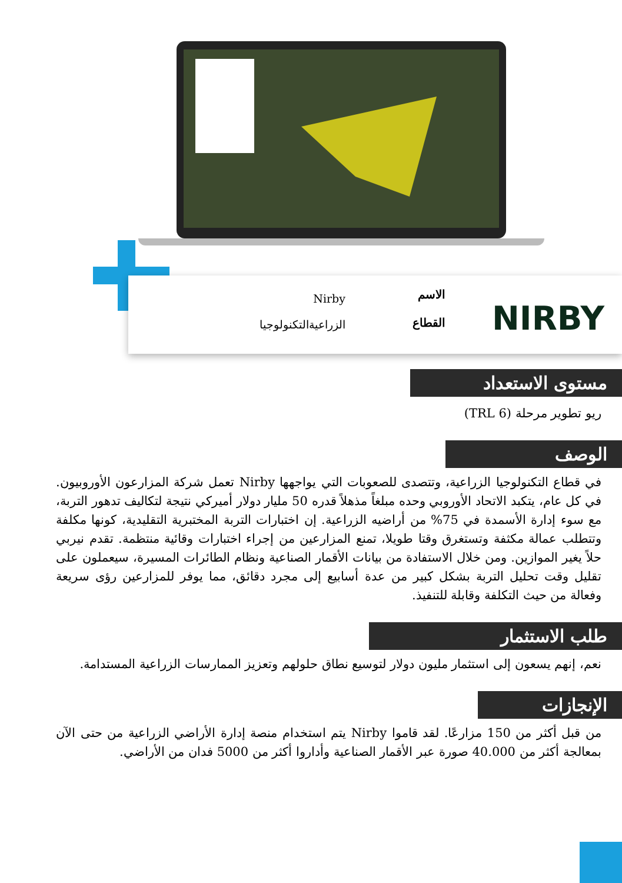NIRBY
الاسم
القطاع
Nirby
الزراعيةالتكنولوجيا
مستوى الاستعداد
ريو تطوير مرحلة (TRL 6)
الوصف
في قطاع التكنولوجيا الزراعية، وتتصدى للصعوبات التي يواجهها Nirby تعمل شركة المزارعون الأوروبيون. في كل عام، يتكبد الاتحاد الأوروبي وحده مبلغاً مذهلاً قدره 50 مليار دولار أميركي نتيجة لتكاليف تدهور التربة، مع سوء إدارة الأسمدة في 75% من أراضيه الزراعية. إن اختبارات التربة المختبرية التقليدية، كونها مكلفة وتتطلب عمالة مكثفة وتستغرق وقتا طويلا، تمنع المزارعين من إجراء اختبارات وقائية منتظمة. تقدم نيربي حلاً يغير الموازين. ومن خلال الاستفادة من بيانات الأقمار الصناعية ونظام الطائرات المسيرة، سيعملون على تقليل وقت تحليل التربة بشكل كبير من عدة أسابيع إلى مجرد دقائق، مما يوفر للمزارعين رؤى سريعة وفعالة من حيث التكلفة وقابلة للتنفيذ.
طلب الاستثمار
نعم، إنهم يسعون إلى استثمار مليون دولار لتوسيع نطاق حلولهم وتعزيز الممارسات الزراعية المستدامة.
الإنجازات
من قبل أكثر من 150 مزارعًا. لقد قاموا Nirby يتم استخدام منصة إدارة الأراضي الزراعية من حتى الآن بمعالجة أكثر من 40.000 صورة عبر الأقمار الصناعية وأداروا أكثر من 5000 فدان من الأراضي.